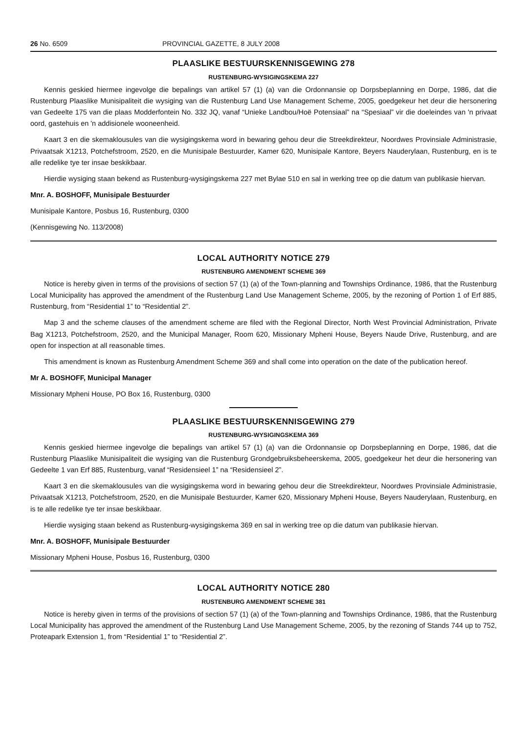26 No. 6509 PROVINCIAL GAZETTE, 8 JULY 2008
PLAASLIKE BESTUURSKENNISGEWING 278
RUSTENBURG-WYSIGINGSKEMA 227
Kennis geskied hiermee ingevolge die bepalings van artikel 57 (1) (a) van die Ordonnansie op Dorpsbeplanning en Dorpe, 1986, dat die Rustenburg Plaaslike Munisipaliteit die wysiging van die Rustenburg Land Use Management Scheme, 2005, goedgekeur het deur die hersonering van Gedeelte 175 van die plaas Modderfontein No. 332 JQ, vanaf “Unieke Landbou/Hoë Potensiaal” na “Spesiaal” vir die doeleindes van 'n privaat oord, gastehuis en 'n addisionele wooneenheid.
Kaart 3 en die skemaklousules van die wysigingskema word in bewaring gehou deur die Streekdirekteur, Noordwes Provinsiale Administrasie, Privaatsak X1213, Potchefstroom, 2520, en die Munisipale Bestuurder, Kamer 620, Munisipale Kantore, Beyers Nauderylaan, Rustenburg, en is te alle redelike tye ter insae beskikbaar.
Hierdie wysiging staan bekend as Rustenburg-wysigingskema 227 met Bylae 510 en sal in werking tree op die datum van publikasie hiervan.
Mnr. A. BOSHOFF, Munisipale Bestuurder
Munisipale Kantore, Posbus 16, Rustenburg, 0300
(Kennisgewing No. 113/2008)
LOCAL AUTHORITY NOTICE 279
RUSTENBURG AMENDMENT SCHEME 369
Notice is hereby given in terms of the provisions of section 57 (1) (a) of the Town-planning and Townships Ordinance, 1986, that the Rustenburg Local Municipality has approved the amendment of the Rustenburg Land Use Management Scheme, 2005, by the rezoning of Portion 1 of Erf 885, Rustenburg, from “Residential 1” to “Residential 2”.
Map 3 and the scheme clauses of the amendment scheme are filed with the Regional Director, North West Provincial Administration, Private Bag X1213, Potchefstroom, 2520, and the Municipal Manager, Room 620, Missionary Mpheni House, Beyers Naude Drive, Rustenburg, and are open for inspection at all reasonable times.
This amendment is known as Rustenburg Amendment Scheme 369 and shall come into operation on the date of the publication hereof.
Mr A. BOSHOFF, Municipal Manager
Missionary Mpheni House, PO Box 16, Rustenburg, 0300
PLAASLIKE BESTUURSKENNISGEWING 279
RUSTENBURG-WYSIGINGSKEMA 369
Kennis geskied hiermee ingevolge die bepalings van artikel 57 (1) (a) van die Ordonnansie op Dorpsbeplanning en Dorpe, 1986, dat die Rustenburg Plaaslike Munisipaliteit die wysiging van die Rustenburg Grondgebruiksbeheerskema, 2005, goedgekeur het deur die hersonering van Gedeelte 1 van Erf 885, Rustenburg, vanaf “Residensieel 1” na “Residensieel 2”.
Kaart 3 en die skemaklousules van die wysigingskema word in bewaring gehou deur die Streekdirekteur, Noordwes Provinsiale Administrasie, Privaatsak X1213, Potchefstroom, 2520, en die Munisipale Bestuurder, Kamer 620, Missionary Mpheni House, Beyers Nauderylaan, Rustenburg, en is te alle redelike tye ter insae beskikbaar.
Hierdie wysiging staan bekend as Rustenburg-wysigingskema 369 en sal in werking tree op die datum van publikasie hiervan.
Mnr. A. BOSHOFF, Munisipale Bestuurder
Missionary Mpheni House, Posbus 16, Rustenburg, 0300
LOCAL AUTHORITY NOTICE 280
RUSTENBURG AMENDMENT SCHEME 381
Notice is hereby given in terms of the provisions of section 57 (1) (a) of the Town-planning and Townships Ordinance, 1986, that the Rustenburg Local Municipality has approved the amendment of the Rustenburg Land Use Management Scheme, 2005, by the rezoning of Stands 744 up to 752, Proteapark Extension 1, from “Residential 1” to “Residential 2”.